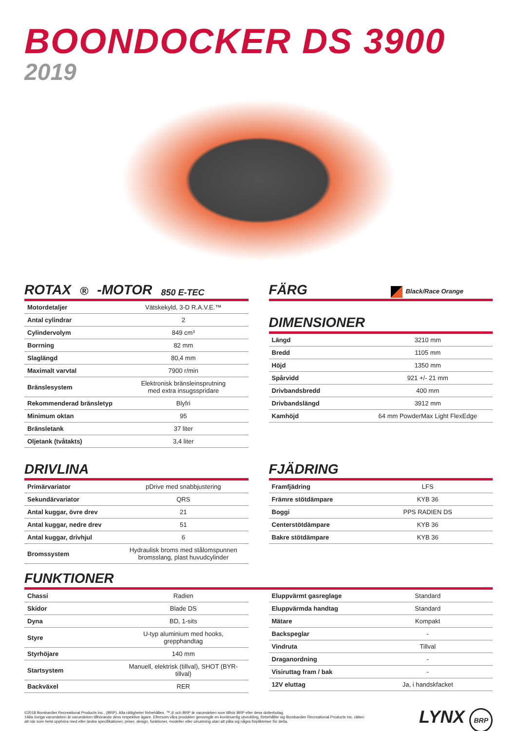BOONDOCKER DS 3900
2019
ROTAX<sup>®</sup>-MOTOR 850 E-TEC
| Motordetaljer | Vätskekyld, 3-D R.A.V.E.™ |
| Antal cylindrar | 2 |
| Cylindervolym | 849 cm³ |
| Borrning | 82 mm |
| Slaglängd | 80,4 mm |
| Maximalt varvtal | 7900 r/min |
| Bränslesystem | Elektronisk bränsleinsprutning med extra insugsspridare |
| Rekommenderad bränsletyp | Blyfri |
| Minimum oktan | 95 |
| Bränsletank | 37 liter |
| Oljetank (tvåtakts) | 3,4 liter |
DRIVLINA
| Primärvariator | pDrive med snabbjustering |
| Sekundärvariator | QRS |
| Antal kuggar, övre drev | 21 |
| Antal kuggar, nedre drev | 51 |
| Antal kuggar, drivhjul | 6 |
| Bromssystem | Hydraulisk broms med stålomspunnen bromsslang, plast huvudcylinder |
FÄRG Black/Race Orange
DIMENSIONER
| Längd | 3210 mm |
| Bredd | 1105 mm |
| Höjd | 1350 mm |
| Spårvidd | 921 +/- 21 mm |
| Drivbandsbredd | 400 mm |
| Drivbandslängd | 3912 mm |
| Kamhöjd | 64 mm PowderMax Light FlexEdge |
FJÄDRING
| Framfjädring | LFS |
| Främre stötdämpare | KYB 36 |
| Boggi | PPS RADIEN DS |
| Centerstötdämpare | KYB 36 |
| Bakre stötdämpare | KYB 36 |
FUNKTIONER
| Chassi | Radien |
| Skidor | Blade DS |
| Dyna | BD, 1-sits |
| Styre | U-typ aluminium med hooks, grepphandtag |
| Styrhöjare | 140 mm |
| Startsystem | Manuell, elektrisk (tillval), SHOT (BYR-tillval) |
| Backväxel | RER |
| Eluppvärmt gasreglage | Standard |
| Eluppvärmda handtag | Standard |
| Mätare | Kompakt |
| Backspeglar | - |
| Vindruta | Tillval |
| Draganordning | - |
| Visiruttag fram / bak | - |
| 12V eluttag | Ja, i handskfacket |
©2018 Bombardier Recreational Products Inc., (BRP). Alla rättigheter förbehålles. ™,® och BRP är varumärken som tillhör BRP eller dess dotterbolag.
‡Alla övriga varumärken är varumärken tillhörande dess respektive ägare. Eftersom våra produkter genomgår en kontinuerlig utveckling, förbehåller sig Bombardier Recreational Products Inc. rätten att när som helst upphöra med eller ändra specifikationer, priser, design, funktioner, modeller eller utrustning utan att påta sig några förpliktelser för detta.
LYNX BRP